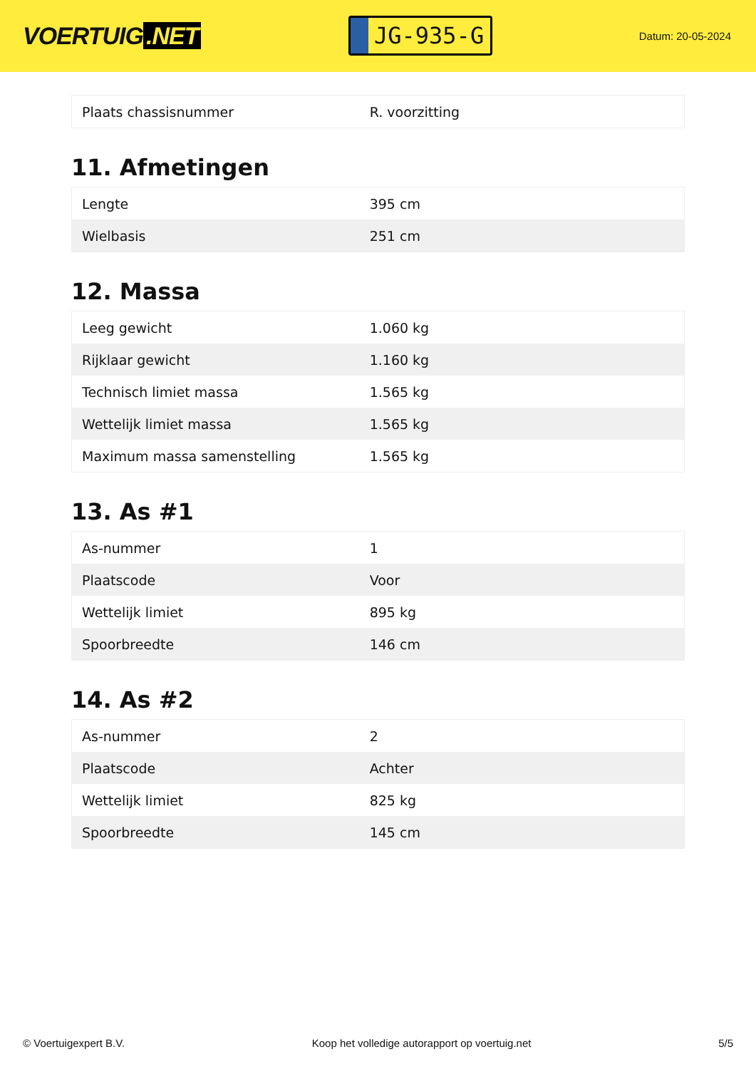VOERTUIG.NET
JG-935-G
Datum: 20-05-2024
| Plaats chassisnummer | R. voorzitting |
11. Afmetingen
| Lengte | 395 cm |
| Wielbasis | 251 cm |
12. Massa
| Leeg gewicht | 1.060 kg |
| Rijklaar gewicht | 1.160 kg |
| Technisch limiet massa | 1.565 kg |
| Wettelijk limiet massa | 1.565 kg |
| Maximum massa samenstelling | 1.565 kg |
13. As #1
| As-nummer | 1 |
| Plaatscode | Voor |
| Wettelijk limiet | 895 kg |
| Spoorbreedte | 146 cm |
14. As #2
| As-nummer | 2 |
| Plaatscode | Achter |
| Wettelijk limiet | 825 kg |
| Spoorbreedte | 145 cm |
© Voertuigexpert B.V. Koop het volledige autorapport op voertuig.net 5/5